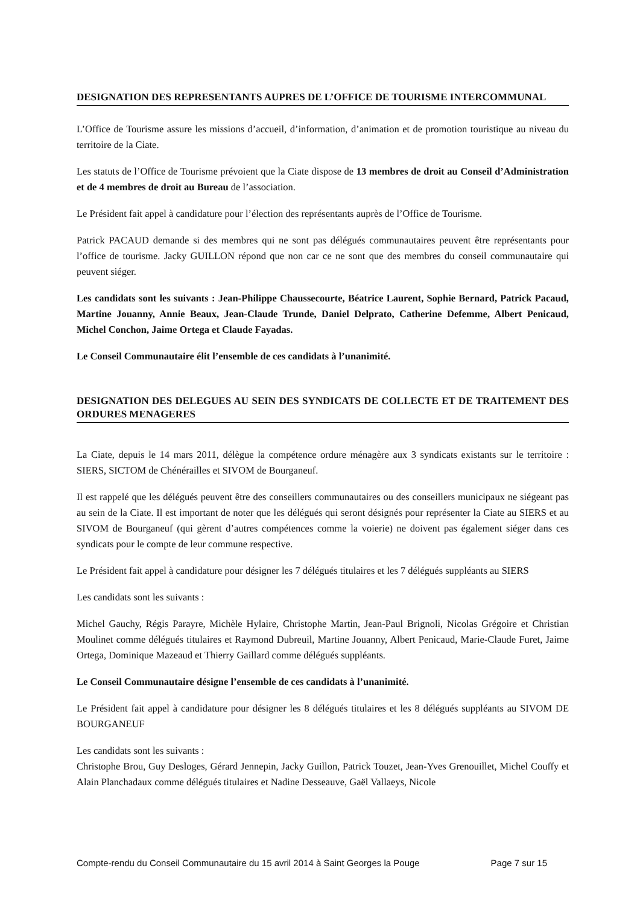DESIGNATION DES REPRESENTANTS AUPRES DE L’OFFICE DE TOURISME INTERCOMMUNAL
L’Office de Tourisme assure les missions d’accueil, d’information, d’animation et de promotion touristique au niveau du territoire de la Ciate.
Les statuts de l’Office de Tourisme prévoient que la Ciate dispose de 13 membres de droit au Conseil d’Administration et de 4 membres de droit au Bureau de l’association.
Le Président fait appel à candidature pour l’élection des représentants auprès de l’Office de Tourisme.
Patrick PACAUD demande si des membres qui ne sont pas délégués communautaires peuvent être représentants pour l’office de tourisme. Jacky GUILLON répond que non car ce ne sont que des membres du conseil communautaire qui peuvent siéger.
Les candidats sont les suivants : Jean-Philippe Chaussecourte, Béatrice Laurent, Sophie Bernard, Patrick Pacaud, Martine Jouanny, Annie Beaux, Jean-Claude Trunde, Daniel Delprato, Catherine Defemme, Albert Penicaud, Michel Conchon, Jaime Ortega et Claude Fayadas.
Le Conseil Communautaire élit l’ensemble de ces candidats à l’unanimité.
DESIGNATION DES DELEGUES AU SEIN DES SYNDICATS DE COLLECTE ET DE TRAITEMENT DES ORDURES MENAGERES
La Ciate, depuis le 14 mars 2011, délègue la compétence ordure ménagère aux 3 syndicats existants sur le territoire : SIERS, SICTOM de Chénérailles et SIVOM de Bourganeuf.
Il est rappelé que les délégués peuvent être des conseillers communautaires ou des conseillers municipaux ne siégeant pas au sein de la Ciate. Il est important de noter que les délégués qui seront désignés pour représenter la Ciate au SIERS et au SIVOM de Bourganeuf (qui gèrent d’autres compétences comme la voierie) ne doivent pas également siéger dans ces syndicats pour le compte de leur commune respective.
Le Président fait appel à candidature pour désigner les 7 délégués titulaires et les 7 délégués suppléants au SIERS
Les candidats sont les suivants :
Michel Gauchy, Régis Parayre, Michèle Hylaire, Christophe Martin, Jean-Paul Brignoli, Nicolas Grégoire et Christian Moulinet comme délégués titulaires et Raymond Dubreuil, Martine Jouanny, Albert Penicaud, Marie-Claude Furet, Jaime Ortega, Dominique Mazeaud et Thierry Gaillard comme délégués suppléants.
Le Conseil Communautaire désigne l’ensemble de ces candidats à l’unanimité.
Le Président fait appel à candidature pour désigner les 8 délégués titulaires et les 8 délégués suppléants au SIVOM DE BOURGANEUF
Les candidats sont les suivants :
Christophe Brou, Guy Desloges, Gérard Jennepin, Jacky Guillon, Patrick Touzet, Jean-Yves Grenouillet, Michel Couffy et Alain Planchadaux comme délégués titulaires et Nadine Desseauve, Gaël Vallaeys, Nicole
Compte-rendu du Conseil Communautaire du 15 avril 2014 à Saint Georges la Pouge Page 7 sur 15